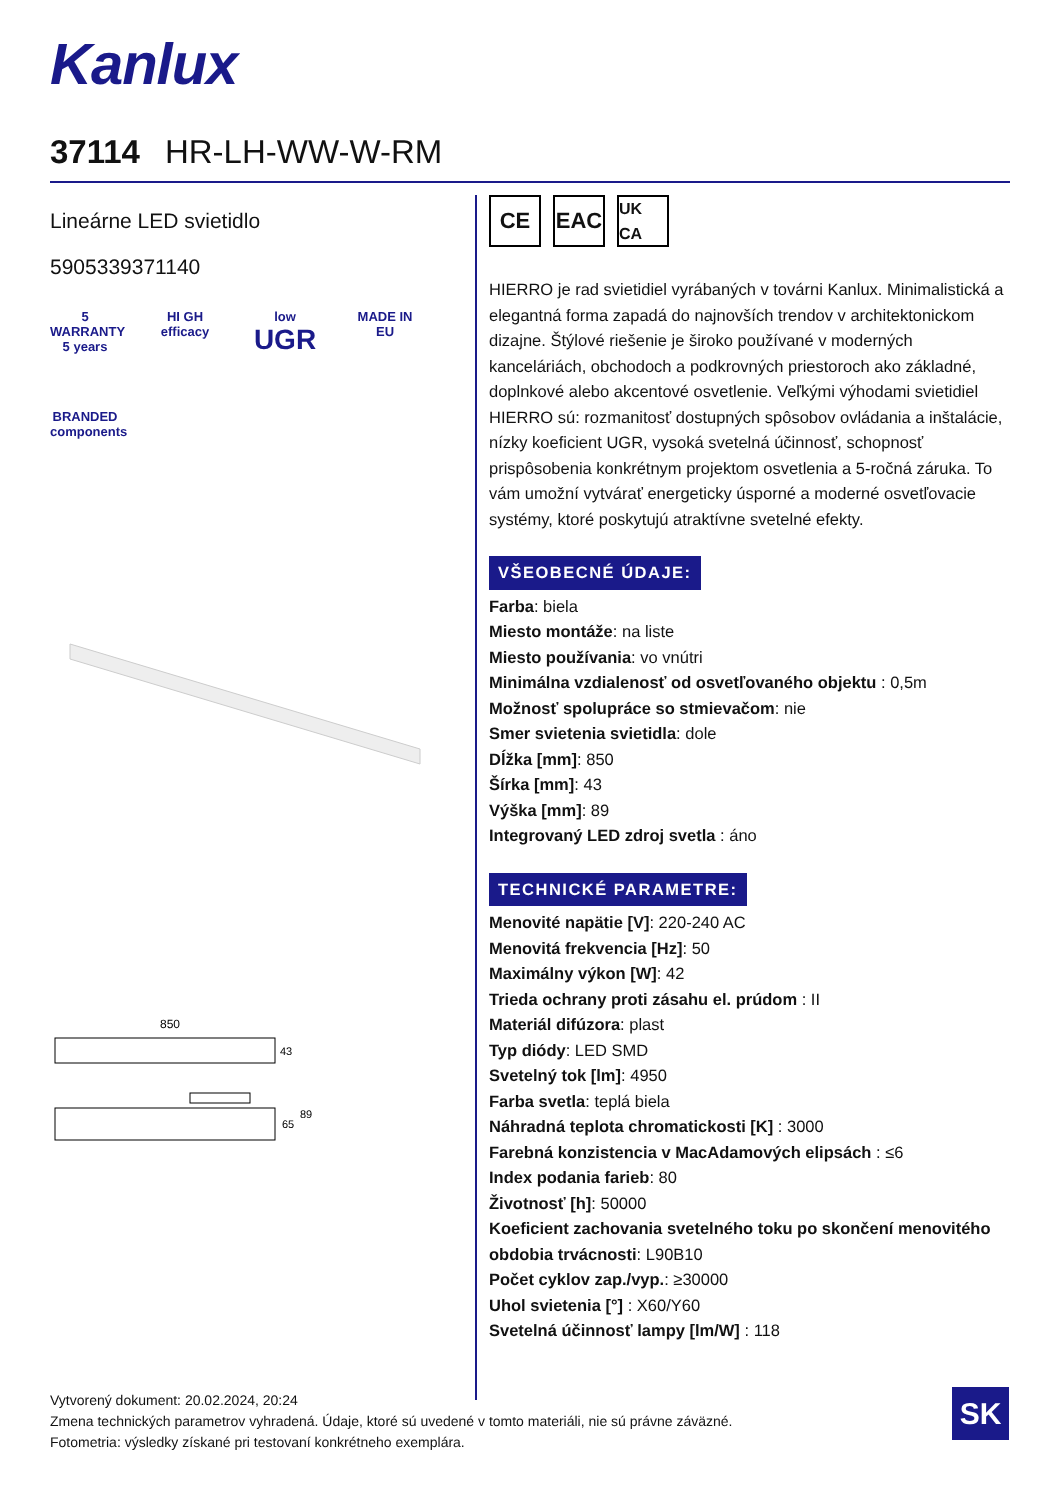Kanlux
37114 HR-LH-WW-W-RM
Lineárne LED svietidlo
5905339371140
5
WARRANTY 5 years
HI GH
efficacy
low
UGR
MADE IN EU
BRANDED components
850
43
65
89
CE EAC
UK CA
HIERRO je rad svietidiel vyrábaných v továrni Kanlux. Minimalistická a elegantná forma zapadá do najnovších trendov v architektonickom dizajne. Štýlové riešenie je široko používané v moderných kanceláriách, obchodoch a podkrovných priestoroch ako základné, doplnkové alebo akcentové osvetlenie. Veľkými výhodami svietidiel HIERRO sú: rozmanitosť dostupných spôsobov ovládania a inštalácie, nízky koeficient UGR, vysoká svetelná účinnosť, schopnosť prispôsobenia konkrétnym projektom osvetlenia a 5-ročná záruka. To vám umožní vytvárať energeticky úsporné a moderné osvetľovacie systémy, ktoré poskytujú atraktívne svetelné efekty.
VŠEOBECNÉ ÚDAJE:
Farba: biela
Miesto montáže: na liste
Miesto používania: vo vnútri
Minimálna vzdialenosť od osvetľovaného objektu : 0,5m
Možnosť spolupráce so stmievačom: nie
Smer svietenia svietidla: dole
Dĺžka [mm]: 850
Šírka [mm]: 43
Výška [mm]: 89
Integrovaný LED zdroj svetla : áno
TECHNICKÉ PARAMETRE:
Menovité napätie [V]: 220-240 AC
Menovitá frekvencia [Hz]: 50
Maximálny výkon [W]: 42
Trieda ochrany proti zásahu el. prúdom : II
Materiál difúzora: plast
Typ diódy: LED SMD
Svetelný tok [lm]: 4950
Farba svetla: teplá biela
Náhradná teplota chromatickosti [K] : 3000
Farebná konzistencia v MacAdamových elipsách : ≤6
Index podania farieb: 80
Životnosť [h]: 50000
Koeficient zachovania svetelného toku po skončení menovitého obdobia trvácnosti: L90B10
Počet cyklov zap./vyp.: ≥30000
Uhol svietenia [°] : X60/Y60
Svetelná účinnosť lampy [lm/W] : 118
Vytvorený dokument: 20.02.2024, 20:24
Zmena technických parametrov vyhradená. Údaje, ktoré sú uvedené v tomto materiáli, nie sú právne záväzné.
Fotometria: výsledky získané pri testovaní konkrétneho exemplára.
SK